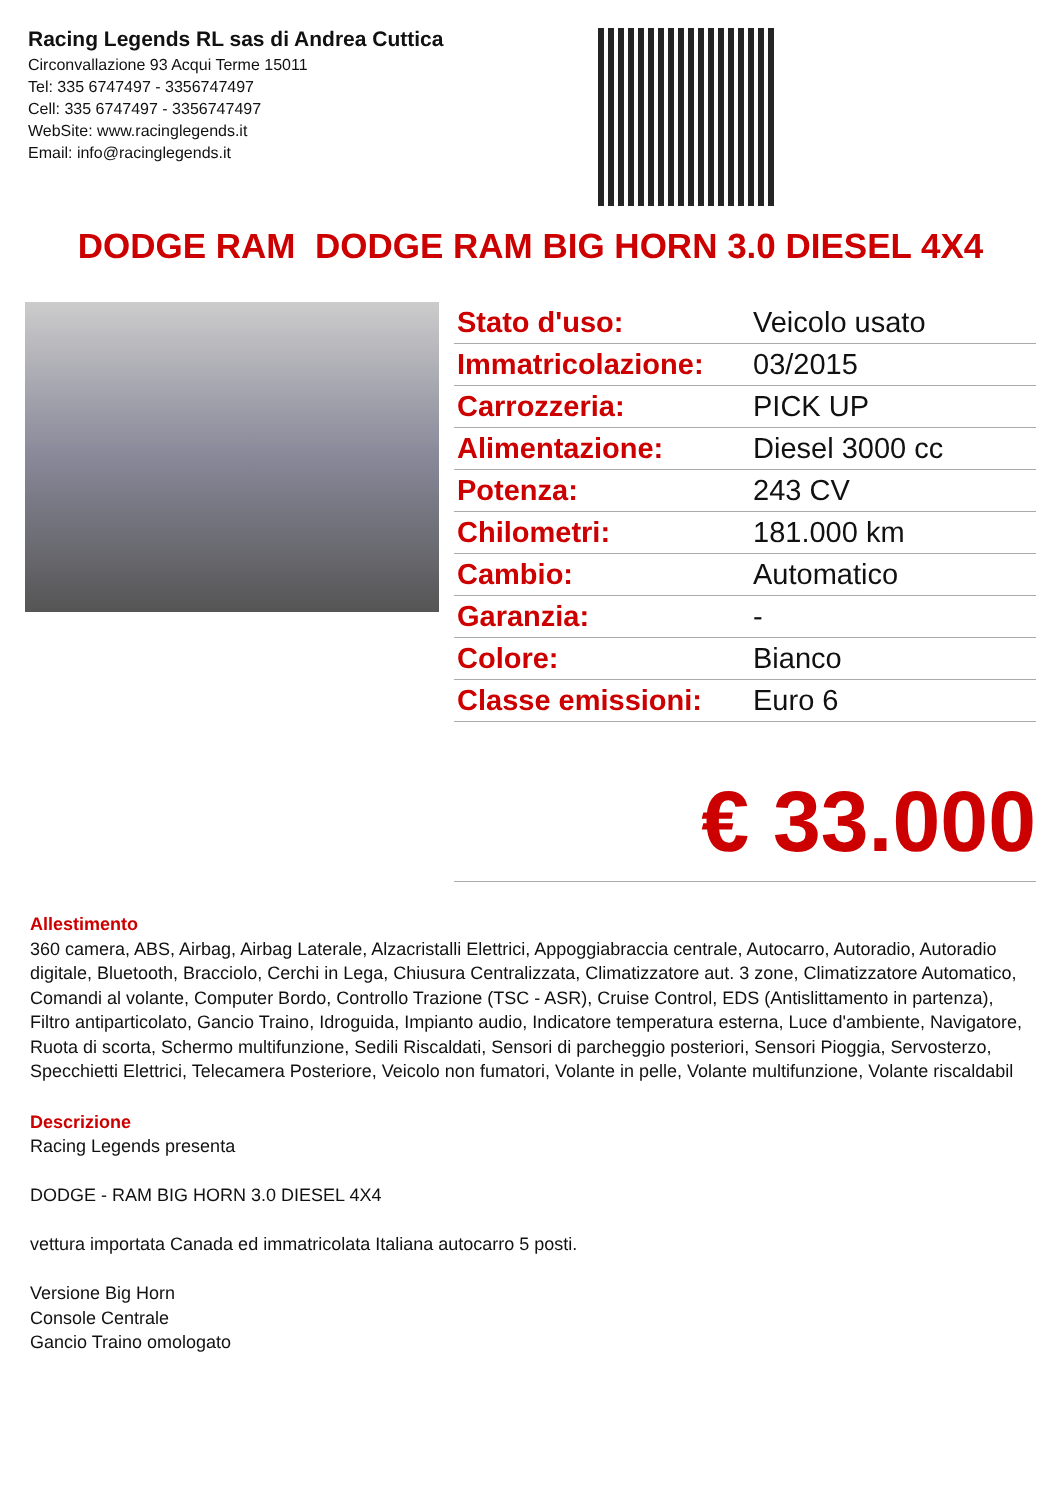Racing Legends RL sas di Andrea Cuttica
Circonvallazione 93 Acqui Terme 15011
Tel: 335 6747497 - 3356747497
Cell: 335 6747497 - 3356747497
WebSite: www.racinglegends.it
Email: info@racinglegends.it
DODGE RAM DODGE RAM BIG HORN 3.0 DIESEL 4X4
| Stato d'uso: | Veicolo usato |
| Immatricolazione: | 03/2015 |
| Carrozzeria: | PICK UP |
| Alimentazione: | Diesel 3000 cc |
| Potenza: | 243 CV |
| Chilometri: | 181.000 km |
| Cambio: | Automatico |
| Garanzia: | - |
| Colore: | Bianco |
| Classe emissioni: | Euro 6 |
€ 33.000
Allestimento
360 camera, ABS, Airbag, Airbag Laterale, Alzacristalli Elettrici, Appoggiabraccia centrale, Autocarro, Autoradio, Autoradio digitale, Bluetooth, Bracciolo, Cerchi in Lega, Chiusura Centralizzata, Climatizzatore aut. 3 zone, Climatizzatore Automatico, Comandi al volante, Computer Bordo, Controllo Trazione (TSC - ASR), Cruise Control, EDS (Antislittamento in partenza), Filtro antiparticolato, Gancio Traino, Idroguida, Impianto audio, Indicatore temperatura esterna, Luce d'ambiente, Navigatore, Ruota di scorta, Schermo multifunzione, Sedili Riscaldati, Sensori di parcheggio posteriori, Sensori Pioggia, Servosterzo, Specchietti Elettrici, Telecamera Posteriore, Veicolo non fumatori, Volante in pelle, Volante multifunzione, Volante riscaldabil
Descrizione
Racing Legends presenta
DODGE - RAM BIG HORN 3.0 DIESEL 4X4
vettura importata Canada ed immatricolata Italiana autocarro 5 posti.
Versione Big Horn
Console Centrale
Gancio Traino omologato